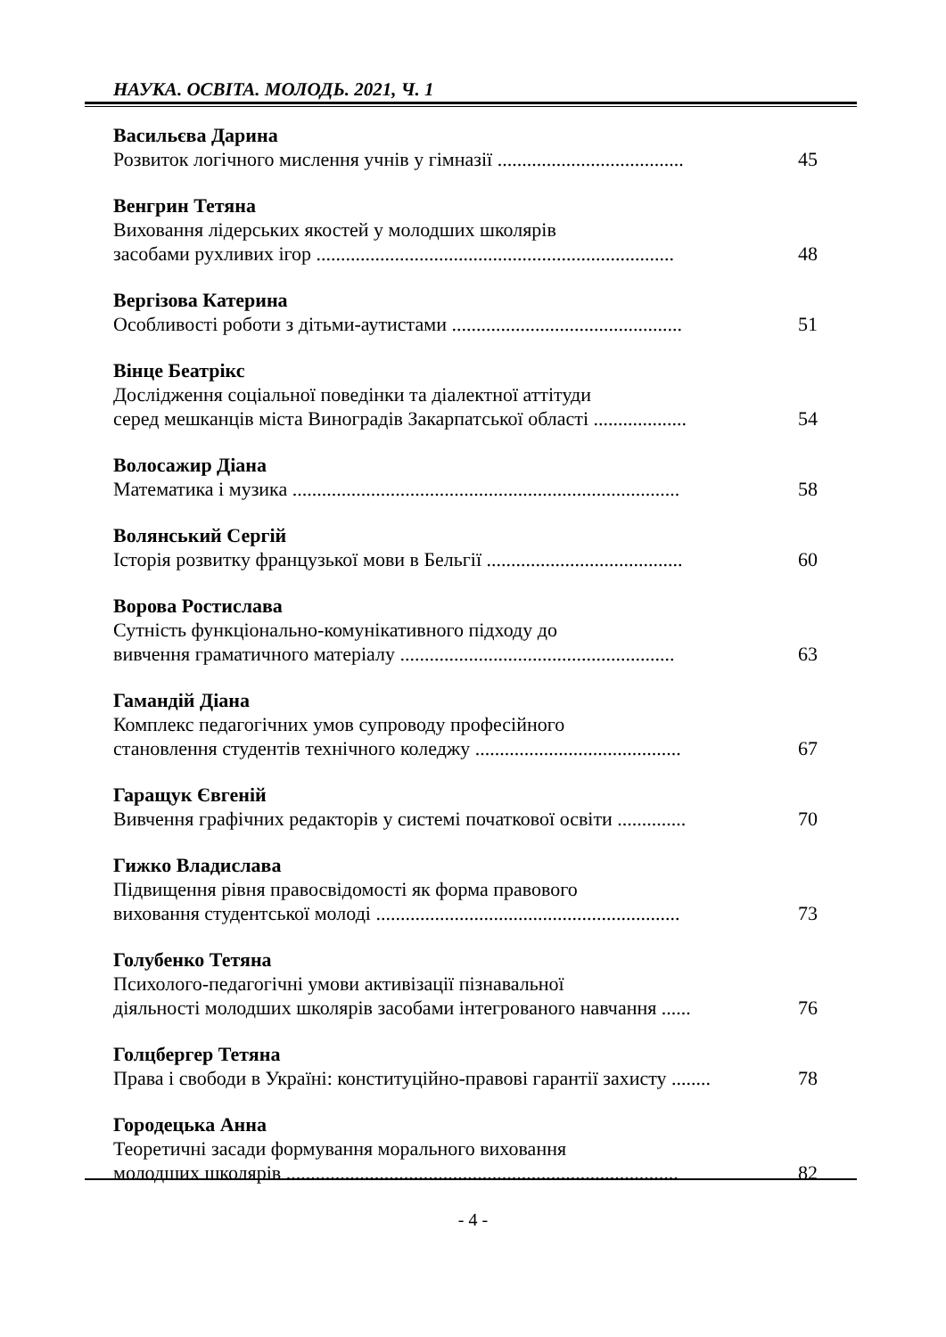НАУКА. ОСВІТА. МОЛОДЬ. 2021, Ч. 1
Васильєва Дарина
Розвиток логічного мислення учнів у гімназії ...................................... 45
Венгрин Тетяна
Виховання лідерських якостей у молодших школярів
засобами рухливих ігор ......................................................................... 48
Вергізова Катерина
Особливості роботи з дітьми-аутистами ............................................... 51
Вінце Беатрікс
Дослідження соціальної поведінки та діалектної аттітуди
серед мешканців міста Виноградів Закарпатської області ................... 54
Волосажир Діана
Математика і музика ............................................................................... 58
Волянський Сергій
Історія розвитку французької мови в Бельгії ........................................ 60
Ворова Ростислава
Сутність функціонально-комунікативного підходу до
вивчення граматичного матеріалу ........................................................ 63
Гамандій Діана
Комплекс педагогічних умов супроводу професійного
становлення студентів технічного коледжу .......................................... 67
Гаращук Євгеній
Вивчення графічних редакторів у системі початкової освіти .............. 70
Гижко Владислава
Підвищення рівня правосвідомості як форма правового
виховання студентської молоді .............................................................. 73
Голубенко Тетяна
Психолого-педагогічні умови активізації пізнавальної
діяльності молодших школярів засобами інтегрованого навчання ...... 76
Голцбергер Тетяна
Права і свободи в Україні: конституційно-правові гарантії захисту ........ 78
Городецька Анна
Теоретичні засади формування морального виховання
молодших школярів ................................................................................ 82
- 4 -